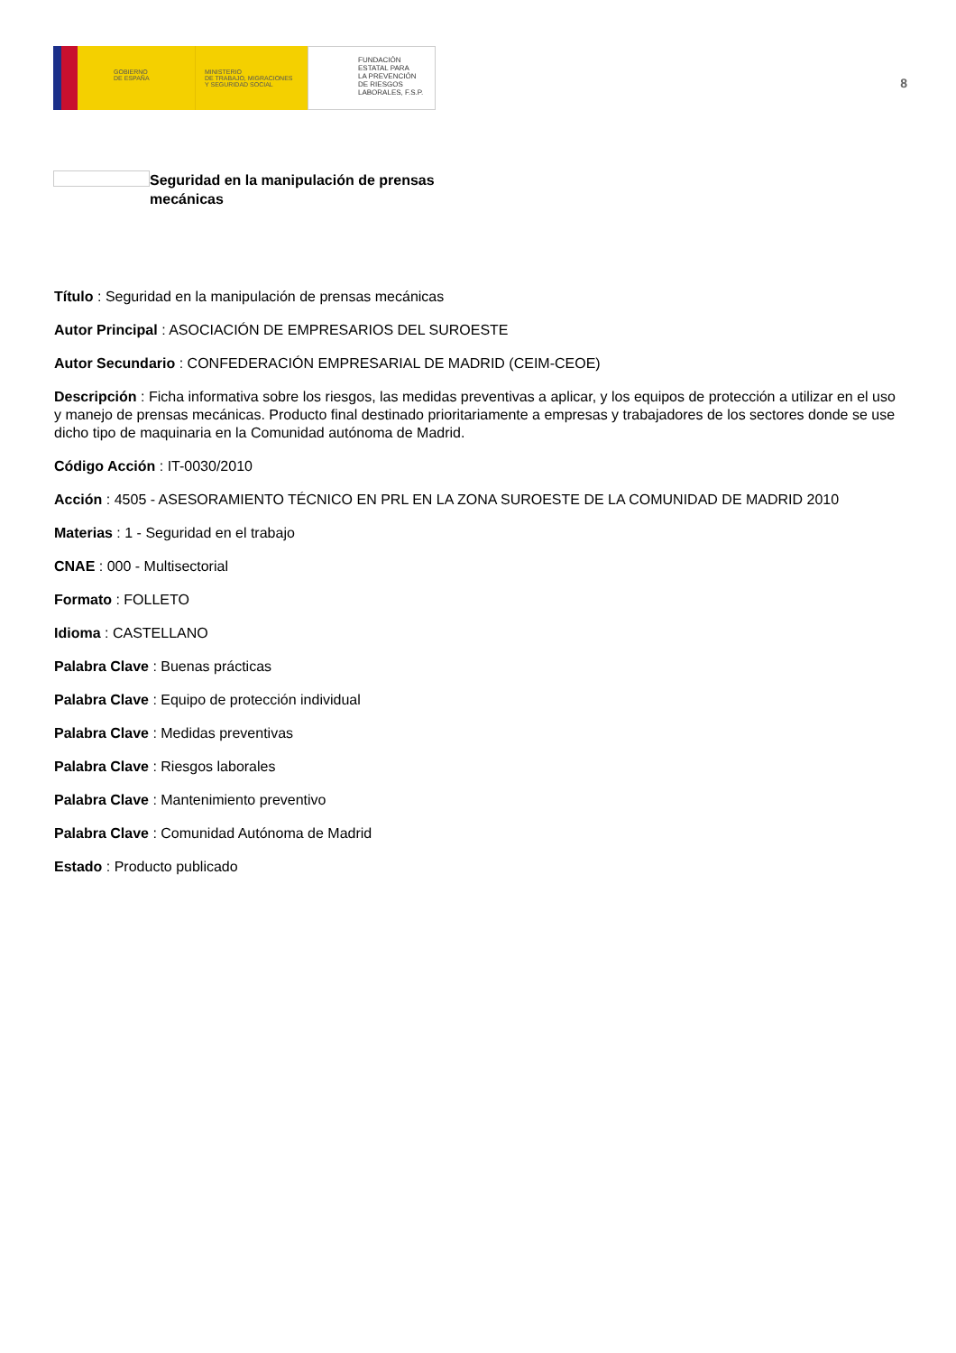GOBIERNO
DE ESPAÑA
MINISTERIO
DE TRABAJO, MIGRACIONES
Y SEGURIDAD SOCIAL
FUNDACIÓN
ESTATAL PARA
LA PREVENCIÓN
DE RIESGOS
LABORALES, F.S.P.
8
Seguridad en la manipulación de prensas mecánicas
Título : Seguridad en la manipulación de prensas mecánicas
Autor Principal : ASOCIACIÓN DE EMPRESARIOS DEL SUROESTE
Autor Secundario : CONFEDERACIÓN EMPRESARIAL DE MADRID (CEIM-CEOE)
Descripción : Ficha informativa sobre los riesgos, las medidas preventivas a aplicar, y los equipos de protección a utilizar en el uso y manejo de prensas mecánicas. Producto final destinado prioritariamente a empresas y trabajadores de los sectores donde se use dicho tipo de maquinaria en la Comunidad autónoma de Madrid.
Código Acción : IT-0030/2010
Acción : 4505 - ASESORAMIENTO TÉCNICO EN PRL EN LA ZONA SUROESTE DE LA COMUNIDAD DE MADRID 2010
Materias : 1 - Seguridad en el trabajo
CNAE : 000 - Multisectorial
Formato : FOLLETO
Idioma : CASTELLANO
Palabra Clave : Buenas prácticas
Palabra Clave : Equipo de protección individual
Palabra Clave : Medidas preventivas
Palabra Clave : Riesgos laborales
Palabra Clave : Mantenimiento preventivo
Palabra Clave : Comunidad Autónoma de Madrid
Estado : Producto publicado